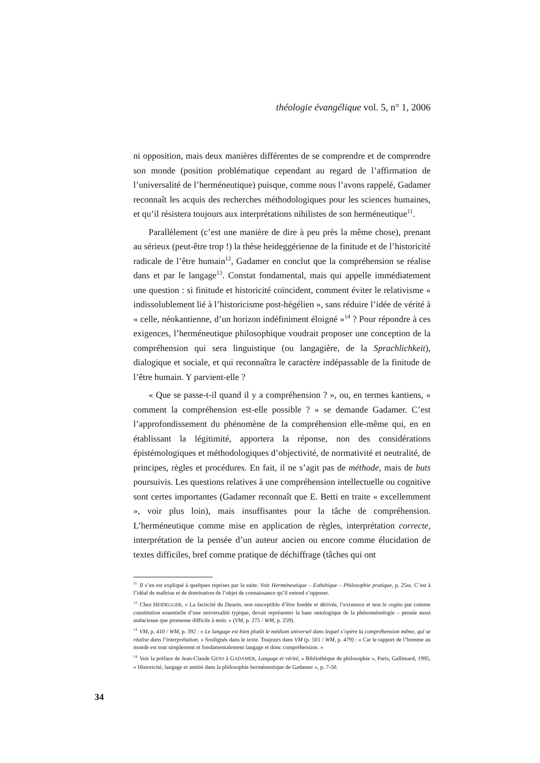théologie évangélique vol. 5, n° 1, 2006
ni opposition, mais deux manières différentes de se comprendre et de comprendre son monde (position problématique cependant au regard de l’affirmation de l’universalité de l’herméneutique) puisque, comme nous l’avons rappelé, Gadamer reconnaît les acquis des recherches méthodologiques pour les sciences humaines, et qu’il résistera toujours aux interprétations nihilistes de son herméneutique<sup>11</sup>.
Parallèlement (c’est une manière de dire à peu près la même chose), prenant au sérieux (peut-être trop !) la thèse heideggérienne de la finitude et de l’historicité radicale de l’être humain<sup>12</sup>, Gadamer en conclut que la compréhension se réalise dans et par le langage<sup>13</sup>. Constat fondamental, mais qui appelle immédiatement une question : si finitude et historicité coïncident, comment éviter le relativisme « indissolublement lié à l’historicisme post-hégélien », sans réduire l’idée de vérité à « celle, néokantienne, d’un horizon indéfiniment éloigné »<sup>14</sup> ? Pour répondre à ces exigences, l’herméneutique philosophique voudrait proposer une conception de la compréhension qui sera linguistique (ou langagière, de la Sprachlichkeit), dialogique et sociale, et qui reconnaîtra le caractère indépassable de la finitude de l’être humain. Y parvient-elle ?
« Que se passe-t-il quand il y a compréhension ? », ou, en termes kantiens, « comment la compréhension est-elle possible ? » se demande Gadamer. C’est l’approfondissement du phénomène de la compréhension elle-même qui, en en établissant la légitimité, apportera la réponse, non des considérations épistémologiques et méthodologiques d’objectivité, de normativité et neutralité, de principes, règles et procédures. En fait, il ne s’agit pas de méthode, mais de buts poursuivis. Les questions relatives à une compréhension intellectuelle ou cognitive sont certes importantes (Gadamer reconnaît que E. Betti en traite « excellemment », voir plus loin), mais insuffisantes pour la tâche de compréhension. L’herméneutique comme mise en application de règles, interprétation correcte, interprétation de la pensée d’un auteur ancien ou encore comme élucidation de textes difficiles, bref comme pratique de déchiffrage (tâches qui ont
<sup>11.</sup> Il s’en est expliqué à quelques reprises par la suite. Voir Herméneutique – Esthétique – Philosophie pratique, p. 25ss. C’est à l’idéal de maîtrise et de domination de l’objet de connaissance qu’il entend s’opposer.
<sup>12.</sup> Chez HEIDEGGER, « La facticité du Dasein, non susceptible d’être fondée et dérivée, l’existence et non le cogito pur comme constitution essentielle d’une universalité typique, devait représenter la base ontologique de la phénoménologie – pensée aussi audacieuse que promesse difficile à tenir. » (VM, p. 275 / WM, p. 259).
<sup>13.</sup> VM, p. 410 / WM, p. 392 : « Le langage est bien plutôt le médium universel dans lequel s’opère la compréhension même, qui se réalise dans l’interprétation. » Soulignés dans le texte. Toujours dans VM (p. 501 / WM, p. 479) : « Car le rapport de l’homme au monde est tout simplement et fondamentalement langage et donc compréhension. »
<sup>14.</sup> Voir la préface de Jean-Claude GENS à GADAMER, Langage et vérité, « Bibliothèque de philosophie », Paris, Gallimard, 1995, « Historicité, langage et amitié dans la philosophie herméneutique de Gadamer », p. 7-50.
34